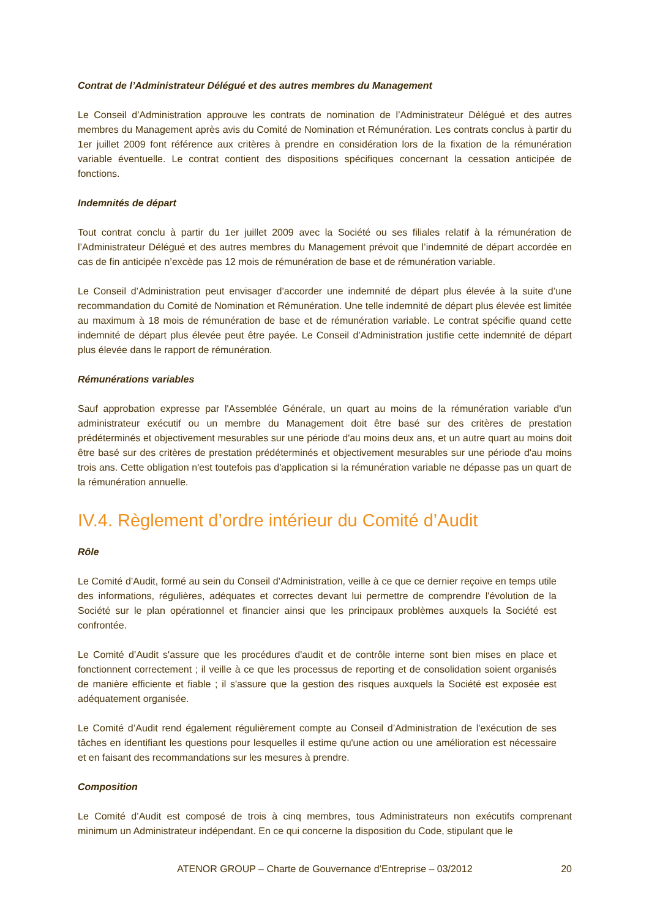Contrat de l’Administrateur Délégué et des autres membres du Management
Le Conseil d’Administration approuve les contrats de nomination de l’Administrateur Délégué et des autres membres du Management après avis du Comité de Nomination et Rémunération. Les contrats conclus à partir du 1er juillet 2009 font référence aux critères à prendre en considération lors de la fixation de la rémunération variable éventuelle. Le contrat contient des dispositions spécifiques concernant la cessation anticipée de fonctions.
Indemnités de départ
Tout contrat conclu à partir du 1er juillet 2009 avec la Société ou ses filiales relatif à la rémunération de l’Administrateur Délégué et des autres membres du Management prévoit que l’indemnité de départ accordée en cas de fin anticipée n’excède pas 12 mois de rémunération de base et de rémunération variable.
Le Conseil d’Administration peut envisager d’accorder une indemnité de départ plus élevée à la suite d’une recommandation du Comité de Nomination et Rémunération. Une telle indemnité de départ plus élevée est limitée au maximum à 18 mois de rémunération de base et de rémunération variable. Le contrat spécifie quand cette indemnité de départ plus élevée peut être payée. Le Conseil d’Administration justifie cette indemnité de départ plus élevée dans le rapport de rémunération.
Rémunérations variables
Sauf approbation expresse par l'Assemblée Générale, un quart au moins de la rémunération variable d'un administrateur exécutif ou un membre du Management doit être basé sur des critères de prestation prédéterminés et objectivement mesurables sur une période d'au moins deux ans, et un autre quart au moins doit être basé sur des critères de prestation prédéterminés et objectivement mesurables sur une période d'au moins trois ans. Cette obligation n'est toutefois pas d'application si la rémunération variable ne dépasse pas un quart de la rémunération annuelle.
IV.4. Règlement d’ordre intérieur du Comité d’Audit
Rôle
Le Comité d’Audit, formé au sein du Conseil d’Administration, veille à ce que ce dernier reçoive en temps utile des informations, régulières, adéquates et correctes devant lui permettre de comprendre l'évolution de la Société sur le plan opérationnel et financier ainsi que les principaux problèmes auxquels la Société est confrontée.
Le Comité d’Audit s'assure que les procédures d'audit et de contrôle interne sont bien mises en place et fonctionnent correctement ; il veille à ce que les processus de reporting et de consolidation soient organisés de manière efficiente et fiable ; il s'assure que la gestion des risques auxquels la Société est exposée est adéquatement organisée.
Le Comité d’Audit rend également régulièrement compte au Conseil d’Administration de l'exécution de ses tâches en identifiant les questions pour lesquelles il estime qu'une action ou une amélioration est nécessaire et en faisant des recommandations sur les mesures à prendre.
Composition
Le Comité d’Audit est composé de trois à cinq membres, tous Administrateurs non exécutifs comprenant minimum un Administrateur indépendant. En ce qui concerne la disposition du Code, stipulant que le
ATENOR GROUP – Charte de Gouvernance d’Entreprise – 03/2012 20